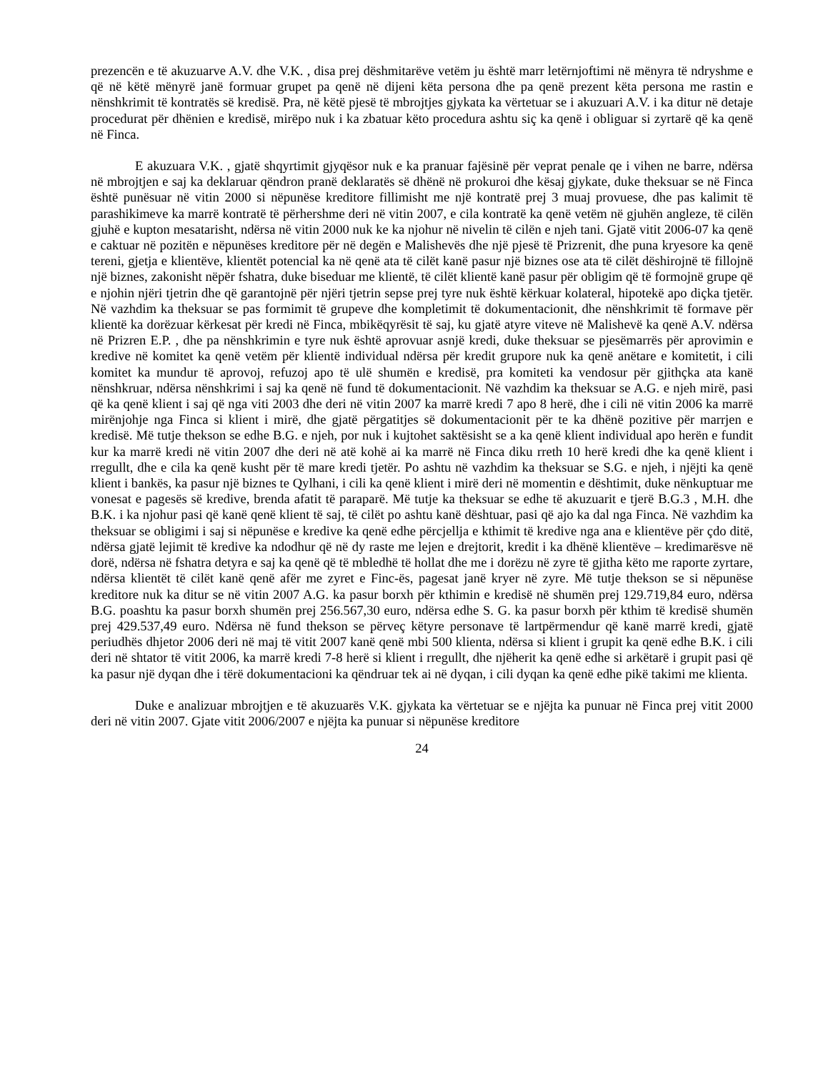prezencën e të akuzuarve A.V. dhe V.K. , disa prej dëshmitarëve vetëm ju është marr letërnjoftimi në mënyra të ndryshme e që në këtë mënyrë janë formuar grupet pa qenë në dijeni këta persona dhe pa qenë prezent këta persona me rastin e nënshkrimit të kontratës së kredisë. Pra, në këtë pjesë të mbrojtjes gjykata ka vërtetuar se i akuzuari A.V. i ka ditur në detaje procedurat për dhënien e kredisë, mirëpo nuk i ka zbatuar këto procedura ashtu siç ka qenë i obliguar si zyrtarë që ka qenë në Finca.
E akuzuara V.K. , gjatë shqyrtimit gjyqësor nuk e ka pranuar fajësinë për veprat penale qe i vihen ne barre, ndërsa në mbrojtjen e saj ka deklaruar qëndron pranë deklaratës së dhënë në prokuroi dhe kësaj gjykate, duke theksuar se në Finca është punësuar në vitin 2000 si nëpunëse kreditore fillimisht me një kontratë prej 3 muaj provuese, dhe pas kalimit të parashikimeve ka marrë kontratë të përhershme deri në vitin 2007, e cila kontratë ka qenë vetëm në gjuhën angleze, të cilën gjuhë e kupton mesatarisht, ndërsa në vitin 2000 nuk ke ka njohur në nivelin të cilën e njeh tani. Gjatë vitit 2006-07 ka qenë e caktuar në pozitën e nëpunëses kreditore për në degën e Malishevës dhe një pjesë të Prizrenit, dhe puna kryesore ka qenë tereni, gjetja e klientëve, klientët potencial ka në qenë ata të cilët kanë pasur një biznes ose ata të cilët dëshirojnë të fillojnë një biznes, zakonisht nëpër fshatra, duke biseduar me klientë, të cilët klientë kanë pasur për obligim që të formojnë grupe që e njohin njëri tjetrin dhe që garantojnë për njëri tjetrin sepse prej tyre nuk është kërkuar kolateral, hipotekë apo diçka tjetër. Në vazhdim ka theksuar se pas formimit të grupeve dhe kompletimit të dokumentacionit, dhe nënshkrimit të formave për klientë ka dorëzuar kërkesat për kredi në Finca, mbikëqyrësit të saj, ku gjatë atyre viteve në Malishevë ka qenë A.V. ndërsa në Prizren E.P. , dhe pa nënshkrimin e tyre nuk është aprovuar asnjë kredi, duke theksuar se pjesëmarrës për aprovimin e kredive në komitet ka qenë vetëm për klientë individual ndërsa për kredit grupore nuk ka qenë anëtare e komitetit, i cili komitet ka mundur të aprovoj, refuzoj apo të ulë shumën e kredisë, pra komiteti ka vendosur për gjithçka ata kanë nënshkruar, ndërsa nënshkrimi i saj ka qenë në fund të dokumentacionit. Në vazhdim ka theksuar se A.G. e njeh mirë, pasi që ka qenë klient i saj që nga viti 2003 dhe deri në vitin 2007 ka marrë kredi 7 apo 8 herë, dhe i cili në vitin 2006 ka marrë mirënjohje nga Finca si klient i mirë, dhe gjatë përgatitjes së dokumentacionit për te ka dhënë pozitive për marrjen e kredisë. Më tutje thekson se edhe B.G. e njeh, por nuk i kujtohet saktësisht se a ka qenë klient individual apo herën e fundit kur ka marrë kredi në vitin 2007 dhe deri në atë kohë ai ka marrë në Finca diku rreth 10 herë kredi dhe ka qenë klient i rregullt, dhe e cila ka qenë kusht për të mare kredi tjetër. Po ashtu në vazhdim ka theksuar se S.G. e njeh, i njëjti ka qenë klient i bankës, ka pasur një biznes te Qylhani, i cili ka qenë klient i mirë deri në momentin e dështimit, duke nënkuptuar me vonesat e pagesës së kredive, brenda afatit të paraparë. Më tutje ka theksuar se edhe të akuzuarit e tjerë B.G.3 , M.H. dhe B.K. i ka njohur pasi që kanë qenë klient të saj, të cilët po ashtu kanë dështuar, pasi që ajo ka dal nga Finca. Në vazhdim ka theksuar se obligimi i saj si nëpunëse e kredive ka qenë edhe përcjellja e kthimit të kredive nga ana e klientëve për çdo ditë, ndërsa gjatë lejimit të kredive ka ndodhur që në dy raste me lejen e drejtorit, kredit i ka dhënë klientëve – kredimarësve në dorë, ndërsa në fshatra detyra e saj ka qenë që të mbledhë të hollat dhe me i dorëzu në zyre të gjitha këto me raporte zyrtare, ndërsa klientët të cilët kanë qenë afër me zyret e Finc-ës, pagesat janë kryer në zyre. Më tutje thekson se si nëpunëse kreditore nuk ka ditur se në vitin 2007 A.G. ka pasur borxh për kthimin e kredisë në shumën prej 129.719,84 euro, ndërsa B.G. poashtu ka pasur borxh shumën prej 256.567,30 euro, ndërsa edhe S. G. ka pasur borxh për kthim të kredisë shumën prej 429.537,49 euro. Ndërsa në fund thekson se përveç këtyre personave të lartpërmendur që kanë marrë kredi, gjatë periudhës dhjetor 2006 deri në maj të vitit 2007 kanë qenë mbi 500 klienta, ndërsa si klient i grupit ka qenë edhe B.K. i cili deri në shtator të vitit 2006, ka marrë kredi 7-8 herë si klient i rregullt, dhe njëherit ka qenë edhe si arkëtarë i grupit pasi që ka pasur një dyqan dhe i tërë dokumentacioni ka qëndruar tek ai në dyqan, i cili dyqan ka qenë edhe pikë takimi me klienta.
Duke e analizuar mbrojtjen e të akuzuarës V.K. gjykata ka vërtetuar se e njëjta ka punuar në Finca prej vitit 2000 deri në vitin 2007. Gjate vitit 2006/2007 e njëjta ka punuar si nëpunëse kreditore
24